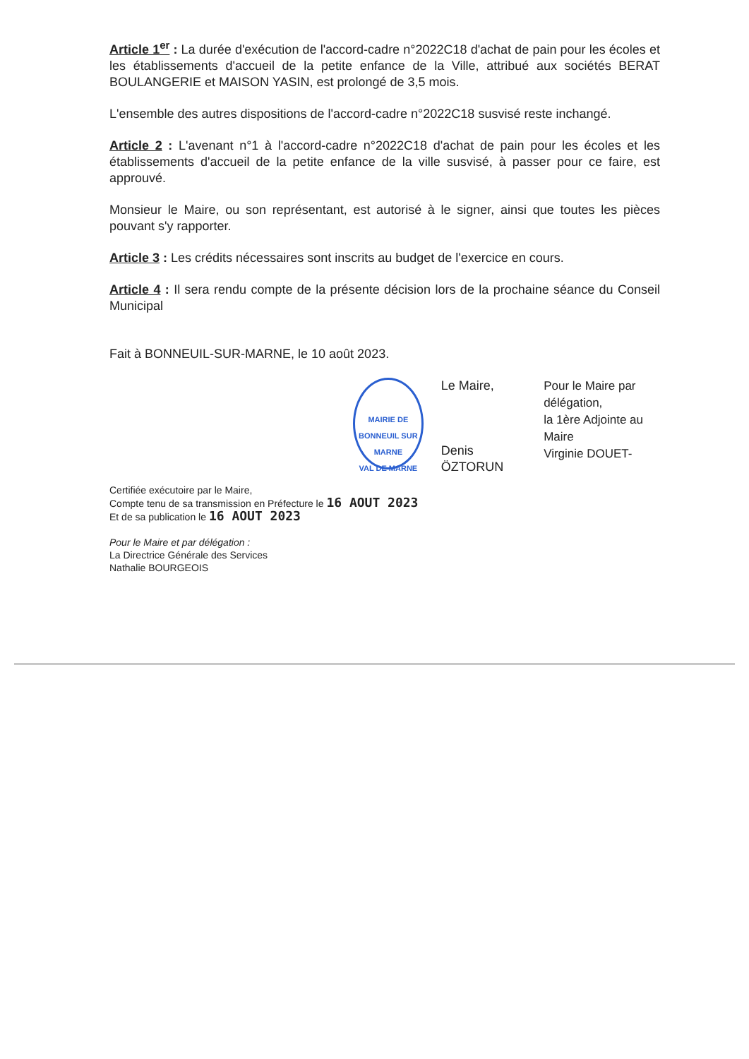Article 1<sup>er</sup> : La durée d'exécution de l'accord-cadre n°2022C18 d'achat de pain pour les écoles et les établissements d'accueil de la petite enfance de la Ville, attribué aux sociétés BERAT BOULANGERIE et MAISON YASIN, est prolongé de 3,5 mois.
L'ensemble des autres dispositions de l'accord-cadre n°2022C18 susvisé reste inchangé.
Article 2 : L'avenant n°1 à l'accord-cadre n°2022C18 d'achat de pain pour les écoles et les établissements d'accueil de la petite enfance de la ville susvisé, à passer pour ce faire, est approuvé.
Monsieur le Maire, ou son représentant, est autorisé à le signer, ainsi que toutes les pièces pouvant s'y rapporter.
Article 3 : Les crédits nécessaires sont inscrits au budget de l'exercice en cours.
Article 4 : Il sera rendu compte de la présente décision lors de la prochaine séance du Conseil Municipal
Fait à BONNEUIL-SUR-MARNE, le 10 août 2023.
MAIRIE DE BONNEUIL SUR MARNE
VAL DE MARNE
Le Maire,
Denis ÖZTORUN
Pour le Maire par délégation,
la 1ère Adjointe au Maire
Virginie DOUET-
Certifiée exécutoire par le Maire,
Compte tenu de sa transmission en Préfecture le 16 AOUT 2023
Et de sa publication le 16 AOUT 2023
Pour le Maire et par délégation :
La Directrice Générale des Services
Nathalie BOURGEOIS